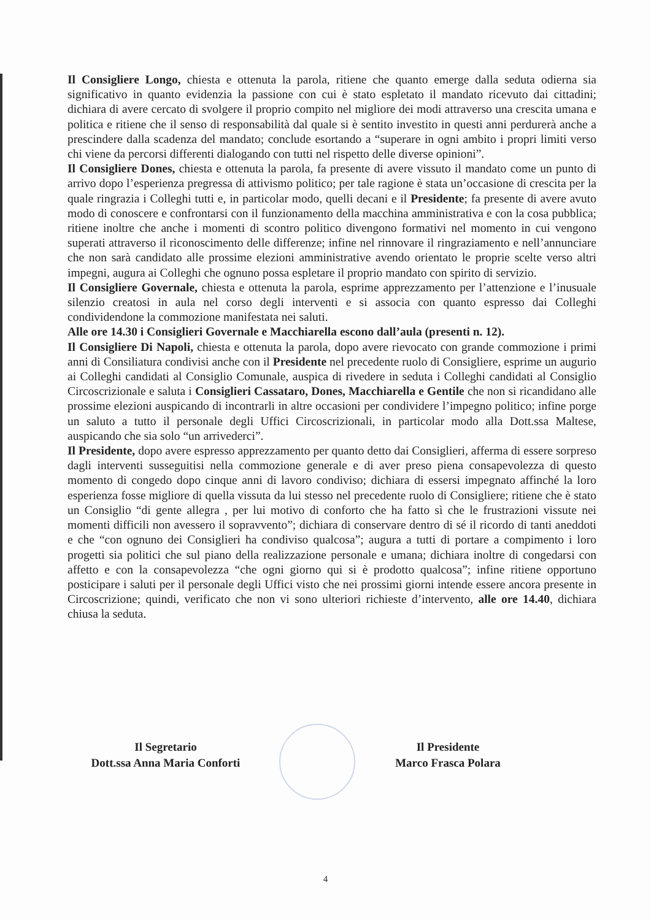Il Consigliere Longo, chiesta e ottenuta la parola, ritiene che quanto emerge dalla seduta odierna sia significativo in quanto evidenzia la passione con cui è stato espletato il mandato ricevuto dai cittadini; dichiara di avere cercato di svolgere il proprio compito nel migliore dei modi attraverso una crescita umana e politica e ritiene che il senso di responsabilità dal quale si è sentito investito in questi anni perdurerà anche a prescindere dalla scadenza del mandato; conclude esortando a “superare in ogni ambito i propri limiti verso chi viene da percorsi differenti dialogando con tutti nel rispetto delle diverse opinioni”.
Il Consigliere Dones, chiesta e ottenuta la parola, fa presente di avere vissuto il mandato come un punto di arrivo dopo l’esperienza pregressa di attivismo politico; per tale ragione è stata un’occasione di crescita per la quale ringrazia i Colleghi tutti e, in particolar modo, quelli decani e il Presidente; fa presente di avere avuto modo di conoscere e confrontarsi con il funzionamento della macchina amministrativa e con la cosa pubblica; ritiene inoltre che anche i momenti di scontro politico divengono formativi nel momento in cui vengono superati attraverso il riconoscimento delle differenze; infine nel rinnovare il ringraziamento e nell’annunciare che non sarà candidato alle prossime elezioni amministrative avendo orientato le proprie scelte verso altri impegni, augura ai Colleghi che ognuno possa espletare il proprio mandato con spirito di servizio.
Il Consigliere Governale, chiesta e ottenuta la parola, esprime apprezzamento per l’attenzione e l’inusuale silenzio creatosi in aula nel corso degli interventi e si associa con quanto espresso dai Colleghi condividendone la commozione manifestata nei saluti.
Alle ore 14.30 i Consiglieri Governale e Macchiarella escono dall’aula (presenti n. 12).
Il Consigliere Di Napoli, chiesta e ottenuta la parola, dopo avere rievocato con grande commozione i primi anni di Consiliatura condivisi anche con il Presidente nel precedente ruolo di Consigliere, esprime un augurio ai Colleghi candidati al Consiglio Comunale, auspica di rivedere in seduta i Colleghi candidati al Consiglio Circoscrizionale e saluta i Consiglieri Cassataro, Dones, Macchiarella e Gentile che non si ricandidano alle prossime elezioni auspicando di incontrarli in altre occasioni per condividere l’impegno politico; infine porge un saluto a tutto il personale degli Uffici Circoscrizionali, in particolar modo alla Dott.ssa Maltese, auspicando che sia solo “un arrivederci”.
Il Presidente, dopo avere espresso apprezzamento per quanto detto dai Consiglieri, afferma di essere sorpreso dagli interventi susseguitisi nella commozione generale e di aver preso piena consapevolezza di questo momento di congedo dopo cinque anni di lavoro condiviso; dichiara di essersi impegnato affinché la loro esperienza fosse migliore di quella vissuta da lui stesso nel precedente ruolo di Consigliere; ritiene che è stato un Consiglio “di gente allegra , per lui motivo di conforto che ha fatto sì che le frustrazioni vissute nei momenti difficili non avessero il sopravvento”; dichiara di conservare dentro di sé il ricordo di tanti aneddoti e che “con ognuno dei Consiglieri ha condiviso qualcosa”; augura a tutti di portare a compimento i loro progetti sia politici che sul piano della realizzazione personale e umana; dichiara inoltre di congedarsi con affetto e con la consapevolezza “che ogni giorno qui si è prodotto qualcosa”; infine ritiene opportuno posticipare i saluti per il personale degli Uffici visto che nei prossimi giorni intende essere ancora presente in Circoscrizione; quindi, verificato che non vi sono ulteriori richieste d’intervento, alle ore 14.40, dichiara chiusa la seduta.
Il Segretario
Dott.ssa Anna Maria Conforti
Il Presidente
Marco Frasca Polara
4